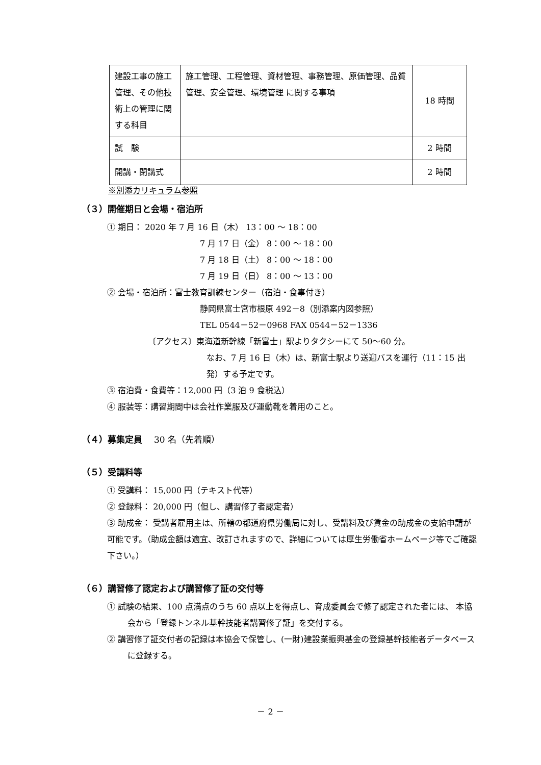| 建設工事の施工管理、その他技術上の管理に関する科目 | 施工管理、工程管理、資材管理、事務管理、原価管理、品質管理、安全管理、環境管理 に関する事項 | 18 時間 |
| 試 験 | | 2 時間 |
| 開講・閉講式 | | 2 時間 |
※別添カリキュラム参照
（３）開催期日と会場・宿泊所
① 期日： 2020 年 7 月 16 日（木） 13：00 ～ 18：00
7 月 17 日（金） 8：00 ～ 18：00
7 月 18 日（土） 8：00 ～ 18：00
7 月 19 日（日） 8：00 ～ 13：00
② 会場・宿泊所：富士教育訓練センター（宿泊・食事付き）
静岡県富士宮市根原 492－8（別添案内図参照）
TEL 0544－52－0968 FAX 0544－52－1336
〔アクセス〕東海道新幹線「新富士」駅よりタクシーにて 50～60 分。
なお、7 月 16 日（木）は、新富士駅より送迎バスを運行（11：15 出発）する予定です。
③ 宿泊費・食費等：12,000 円（3 泊 9 食税込）
④ 服装等：講習期間中は会社作業服及び運動靴を着用のこと。
（４）募集定員 　30 名（先着順）
（５）受講料等
① 受講料： 15,000 円（テキスト代等）
② 登録料： 20,000 円（但し、講習修了者認定者）
③ 助成金： 受講者雇用主は、所轄の都道府県労働局に対し、受講料及び賃金の助成金の支給申請が可能です。（助成金額は適宜、改訂されますので、詳細については厚生労働省ホームページ等でご確認下さい。）
（６）講習修了認定および講習修了証の交付等
① 試験の結果、100 点満点のうち 60 点以上を得点し、育成委員会で修了認定された者には、 本協会から「登録トンネル基幹技能者講習修了証」を交付する。
② 講習修了証交付者の記録は本協会で保管し、(一財)建設業振興基金の登録基幹技能者データベースに登録する。
－ 2 －